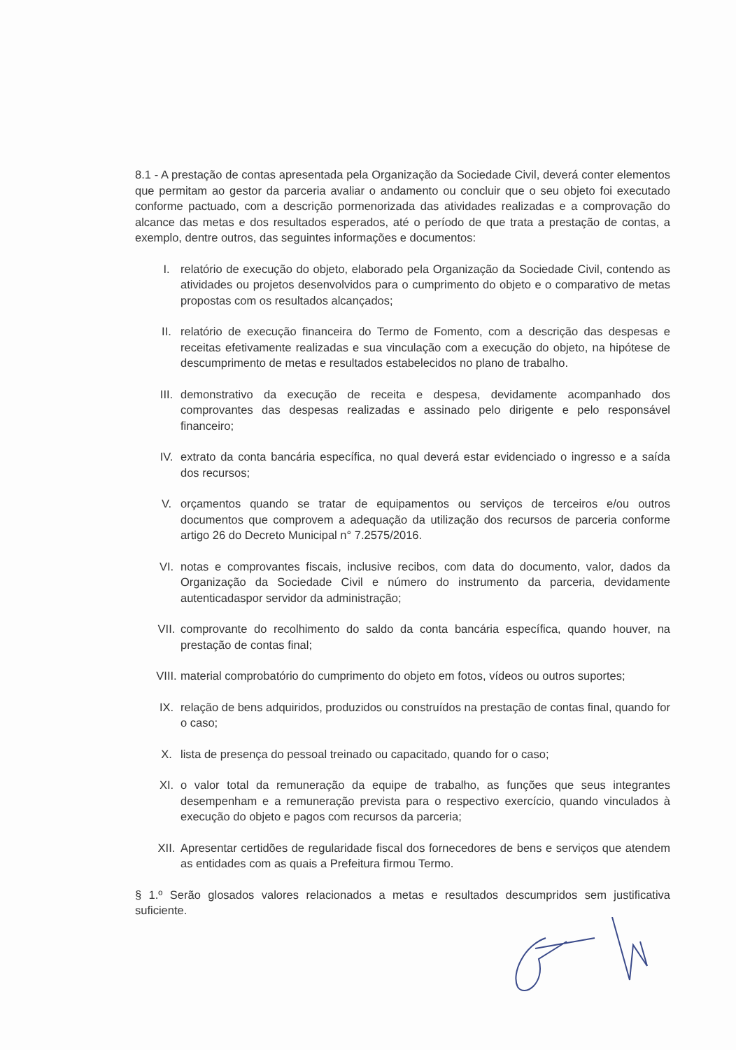8.1 - A prestação de contas apresentada pela Organização da Sociedade Civil, deverá conter elementos que permitam ao gestor da parceria avaliar o andamento ou concluir que o seu objeto foi executado conforme pactuado, com a descrição pormenorizada das atividades realizadas e a comprovação do alcance das metas e dos resultados esperados, até o período de que trata a prestação de contas, a exemplo, dentre outros, das seguintes informações e documentos:
I. relatório de execução do objeto, elaborado pela Organização da Sociedade Civil, contendo as atividades ou projetos desenvolvidos para o cumprimento do objeto e o comparativo de metas propostas com os resultados alcançados;
II. relatório de execução financeira do Termo de Fomento, com a descrição das despesas e receitas efetivamente realizadas e sua vinculação com a execução do objeto, na hipótese de descumprimento de metas e resultados estabelecidos no plano de trabalho.
III. demonstrativo da execução de receita e despesa, devidamente acompanhado dos comprovantes das despesas realizadas e assinado pelo dirigente e pelo responsável financeiro;
IV. extrato da conta bancária específica, no qual deverá estar evidenciado o ingresso e a saída dos recursos;
V. orçamentos quando se tratar de equipamentos ou serviços de terceiros e/ou outros documentos que comprovem a adequação da utilização dos recursos de parceria conforme artigo 26 do Decreto Municipal n° 7.2575/2016.
VI. notas e comprovantes fiscais, inclusive recibos, com data do documento, valor, dados da Organização da Sociedade Civil e número do instrumento da parceria, devidamente autenticadaspor servidor da administração;
VII. comprovante do recolhimento do saldo da conta bancária específica, quando houver, na prestação de contas final;
VIII. material comprobatório do cumprimento do objeto em fotos, vídeos ou outros suportes;
IX. relação de bens adquiridos, produzidos ou construídos na prestação de contas final, quando for o caso;
X. lista de presença do pessoal treinado ou capacitado, quando for o caso;
XI. o valor total da remuneração da equipe de trabalho, as funções que seus integrantes desempenham e a remuneração prevista para o respectivo exercício, quando vinculados à execução do objeto e pagos com recursos da parceria;
XII. Apresentar certidões de regularidade fiscal dos fornecedores de bens e serviços que atendem as entidades com as quais a Prefeitura firmou Termo.
§ 1.º Serão glosados valores relacionados a metas e resultados descumpridos sem justificativa suficiente.